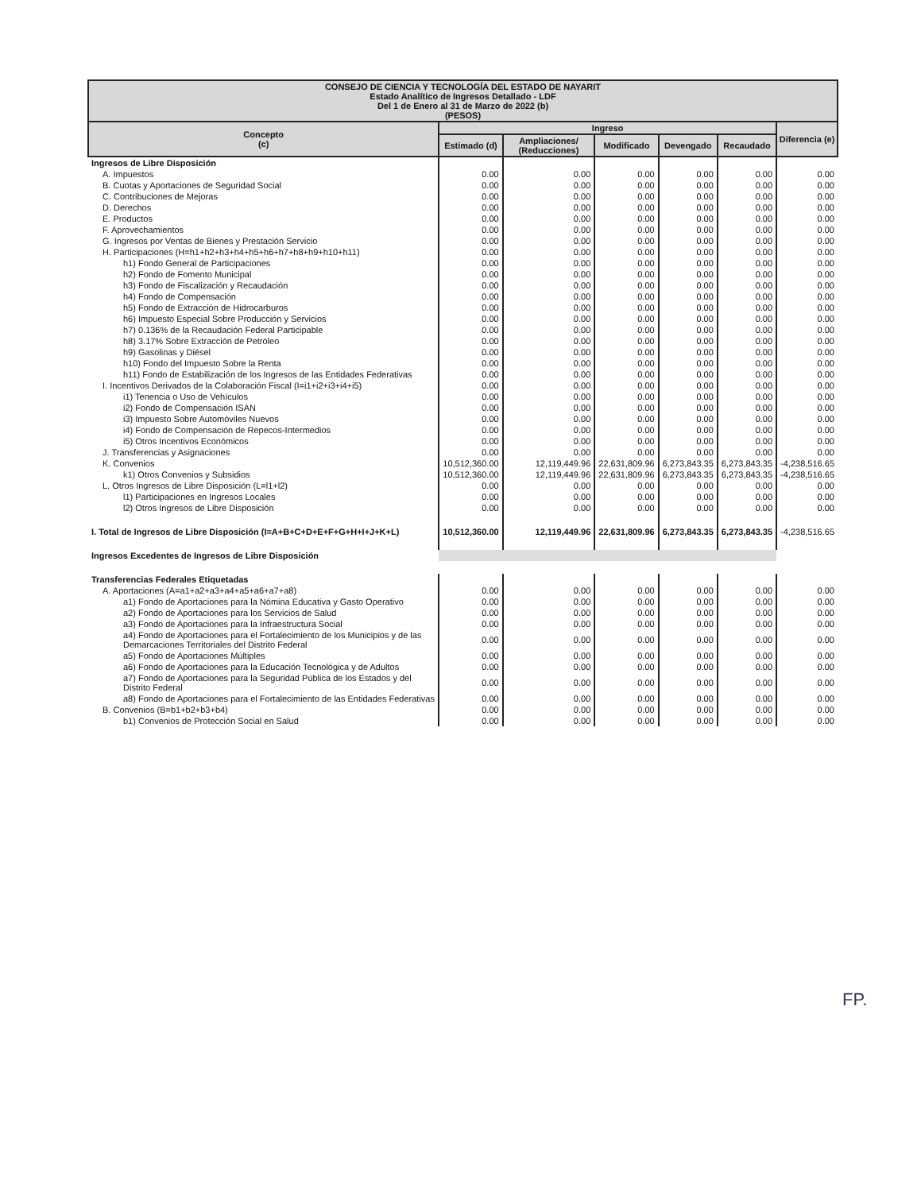| CONSEJO DE CIENCIA Y TECNOLOGÍA DEL ESTADO DE NAYARIT Estado Analítico de Ingresos Detallado - LDF Del 1 de Enero al 31 de Marzo de 2022 (b) (PESOS) | | | | | | |
| Concepto (c) | Ingreso | | | | | Diferencia (e) |
| | Estimado (d) | Ampliaciones/ (Reducciones) | Modificado | Devengado | Recaudado | |
| Ingresos de Libre Disposición | | | | | | |
| A. Impuestos | 0.00 | 0.00 | 0.00 | 0.00 | 0.00 | 0.00 |
| B. Cuotas y Aportaciones de Seguridad Social | 0.00 | 0.00 | 0.00 | 0.00 | 0.00 | 0.00 |
| C. Contribuciones de Mejoras | 0.00 | 0.00 | 0.00 | 0.00 | 0.00 | 0.00 |
| D. Derechos | 0.00 | 0.00 | 0.00 | 0.00 | 0.00 | 0.00 |
| E. Productos | 0.00 | 0.00 | 0.00 | 0.00 | 0.00 | 0.00 |
| F. Aprovechamientos | 0.00 | 0.00 | 0.00 | 0.00 | 0.00 | 0.00 |
| G. Ingresos por Ventas de Bienes y Prestación Servicio | 0.00 | 0.00 | 0.00 | 0.00 | 0.00 | 0.00 |
| H. Participaciones (H=h1+h2+h3+h4+h5+h6+h7+h8+h9+h10+h11) | 0.00 | 0.00 | 0.00 | 0.00 | 0.00 | 0.00 |
| h1) Fondo General de Participaciones | 0.00 | 0.00 | 0.00 | 0.00 | 0.00 | 0.00 |
| h2) Fondo de Fomento Municipal | 0.00 | 0.00 | 0.00 | 0.00 | 0.00 | 0.00 |
| h3) Fondo de Fiscalización y Recaudación | 0.00 | 0.00 | 0.00 | 0.00 | 0.00 | 0.00 |
| h4) Fondo de Compensación | 0.00 | 0.00 | 0.00 | 0.00 | 0.00 | 0.00 |
| h5) Fondo de Extracción de Hidrocarburos | 0.00 | 0.00 | 0.00 | 0.00 | 0.00 | 0.00 |
| h6) Impuesto Especial Sobre Producción y Servicios | 0.00 | 0.00 | 0.00 | 0.00 | 0.00 | 0.00 |
| h7) 0.136% de la Recaudación Federal Participable | 0.00 | 0.00 | 0.00 | 0.00 | 0.00 | 0.00 |
| h8) 3.17% Sobre Extracción de Petróleo | 0.00 | 0.00 | 0.00 | 0.00 | 0.00 | 0.00 |
| h9) Gasolinas y Diésel | 0.00 | 0.00 | 0.00 | 0.00 | 0.00 | 0.00 |
| h10) Fondo del Impuesto Sobre la Renta | 0.00 | 0.00 | 0.00 | 0.00 | 0.00 | 0.00 |
| h11) Fondo de Estabilización de los Ingresos de las Entidades Federativas | 0.00 | 0.00 | 0.00 | 0.00 | 0.00 | 0.00 |
| I. Incentivos Derivados de la Colaboración Fiscal (I=i1+i2+i3+i4+i5) | 0.00 | 0.00 | 0.00 | 0.00 | 0.00 | 0.00 |
| i1) Tenencia o Uso de Vehículos | 0.00 | 0.00 | 0.00 | 0.00 | 0.00 | 0.00 |
| i2) Fondo de Compensación ISAN | 0.00 | 0.00 | 0.00 | 0.00 | 0.00 | 0.00 |
| i3) Impuesto Sobre Automóviles Nuevos | 0.00 | 0.00 | 0.00 | 0.00 | 0.00 | 0.00 |
| i4) Fondo de Compensación de Repecos-Intermedios | 0.00 | 0.00 | 0.00 | 0.00 | 0.00 | 0.00 |
| i5) Otros Incentivos Económicos | 0.00 | 0.00 | 0.00 | 0.00 | 0.00 | 0.00 |
| J. Transferencias y Asignaciones | 0.00 | 0.00 | 0.00 | 0.00 | 0.00 | 0.00 |
| K. Convenios | 10,512,360.00 | 12,119,449.96 | 22,631,809.96 | 6,273,843.35 | 6,273,843.35 | -4,238,516.65 |
| k1) Otros Convenios y Subsidios | 10,512,360.00 | 12,119,449.96 | 22,631,809.96 | 6,273,843.35 | 6,273,843.35 | -4,238,516.65 |
| L. Otros Ingresos de Libre Disposición (L=l1+l2) | 0.00 | 0.00 | 0.00 | 0.00 | 0.00 | 0.00 |
| l1) Participaciones en Ingresos Locales | 0.00 | 0.00 | 0.00 | 0.00 | 0.00 | 0.00 |
| l2) Otros Ingresos de Libre Disposición | 0.00 | 0.00 | 0.00 | 0.00 | 0.00 | 0.00 |
| I. Total de Ingresos de Libre Disposición (I=A+B+C+D+E+F+G+H+I+J+K+L) | 10,512,360.00 | 12,119,449.96 | 22,631,809.96 | 6,273,843.35 | 6,273,843.35 | -4,238,516.65 |
| Ingresos Excedentes de Ingresos de Libre Disposición | | | | | | |
| Transferencias Federales Etiquetadas | | | | | | |
| A. Aportaciones (A=a1+a2+a3+a4+a5+a6+a7+a8) | 0.00 | 0.00 | 0.00 | 0.00 | 0.00 | 0.00 |
| a1) Fondo de Aportaciones para la Nómina Educativa y Gasto Operativo | 0.00 | 0.00 | 0.00 | 0.00 | 0.00 | 0.00 |
| a2) Fondo de Aportaciones para los Servicios de Salud | 0.00 | 0.00 | 0.00 | 0.00 | 0.00 | 0.00 |
| a3) Fondo de Aportaciones para la Infraestructura Social | 0.00 | 0.00 | 0.00 | 0.00 | 0.00 | 0.00 |
| a4) Fondo de Aportaciones para el Fortalecimiento de los Municipios y de las Demarcaciones Territoriales del Distrito Federal | 0.00 | 0.00 | 0.00 | 0.00 | 0.00 | 0.00 |
| a5) Fondo de Aportaciones Múltiples | 0.00 | 0.00 | 0.00 | 0.00 | 0.00 | 0.00 |
| a6) Fondo de Aportaciones para la Educación Tecnológica y de Adultos | 0.00 | 0.00 | 0.00 | 0.00 | 0.00 | 0.00 |
| a7) Fondo de Aportaciones para la Seguridad Pública de los Estados y del Distrito Federal | 0.00 | 0.00 | 0.00 | 0.00 | 0.00 | 0.00 |
| a8) Fondo de Aportaciones para el Fortalecimiento de las Entidades Federativas | 0.00 | 0.00 | 0.00 | 0.00 | 0.00 | 0.00 |
| B. Convenios (B=b1+b2+b3+b4) | 0.00 | 0.00 | 0.00 | 0.00 | 0.00 | 0.00 |
| b1) Convenios de Protección Social en Salud | 0.00 | 0.00 | 0.00 | 0.00 | 0.00 | 0.00 |
FP.